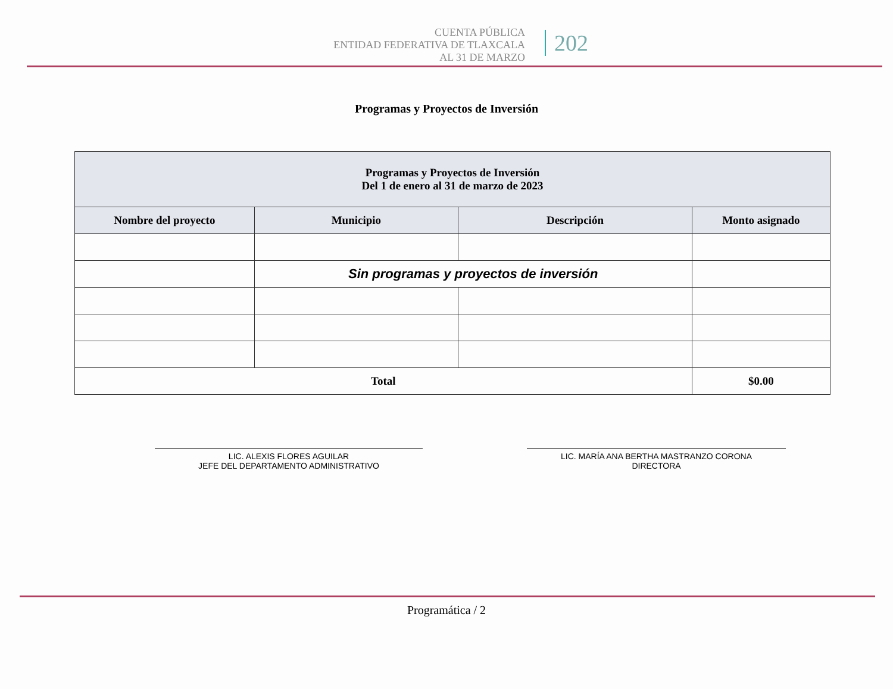CUENTA PÚBLICA
ENTIDAD FEDERATIVA DE TLAXCALA
AL 31 DE MARZO
202
Programas y Proyectos de Inversión
| Programas y Proyectos de Inversión Del 1 de enero al 31 de marzo de 2023 | | | |
| --- | --- | --- | --- |
| Nombre del proyecto | Municipio | Descripción | Monto asignado |
| | Sin programas y proyectos de inversión | | |
| Total | | | $0.00 |
LIC. ALEXIS FLORES AGUILAR
JEFE DEL DEPARTAMENTO ADMINISTRATIVO
LIC. MARÍA ANA BERTHA MASTRANZO CORONA
DIRECTORA
Programática / 2